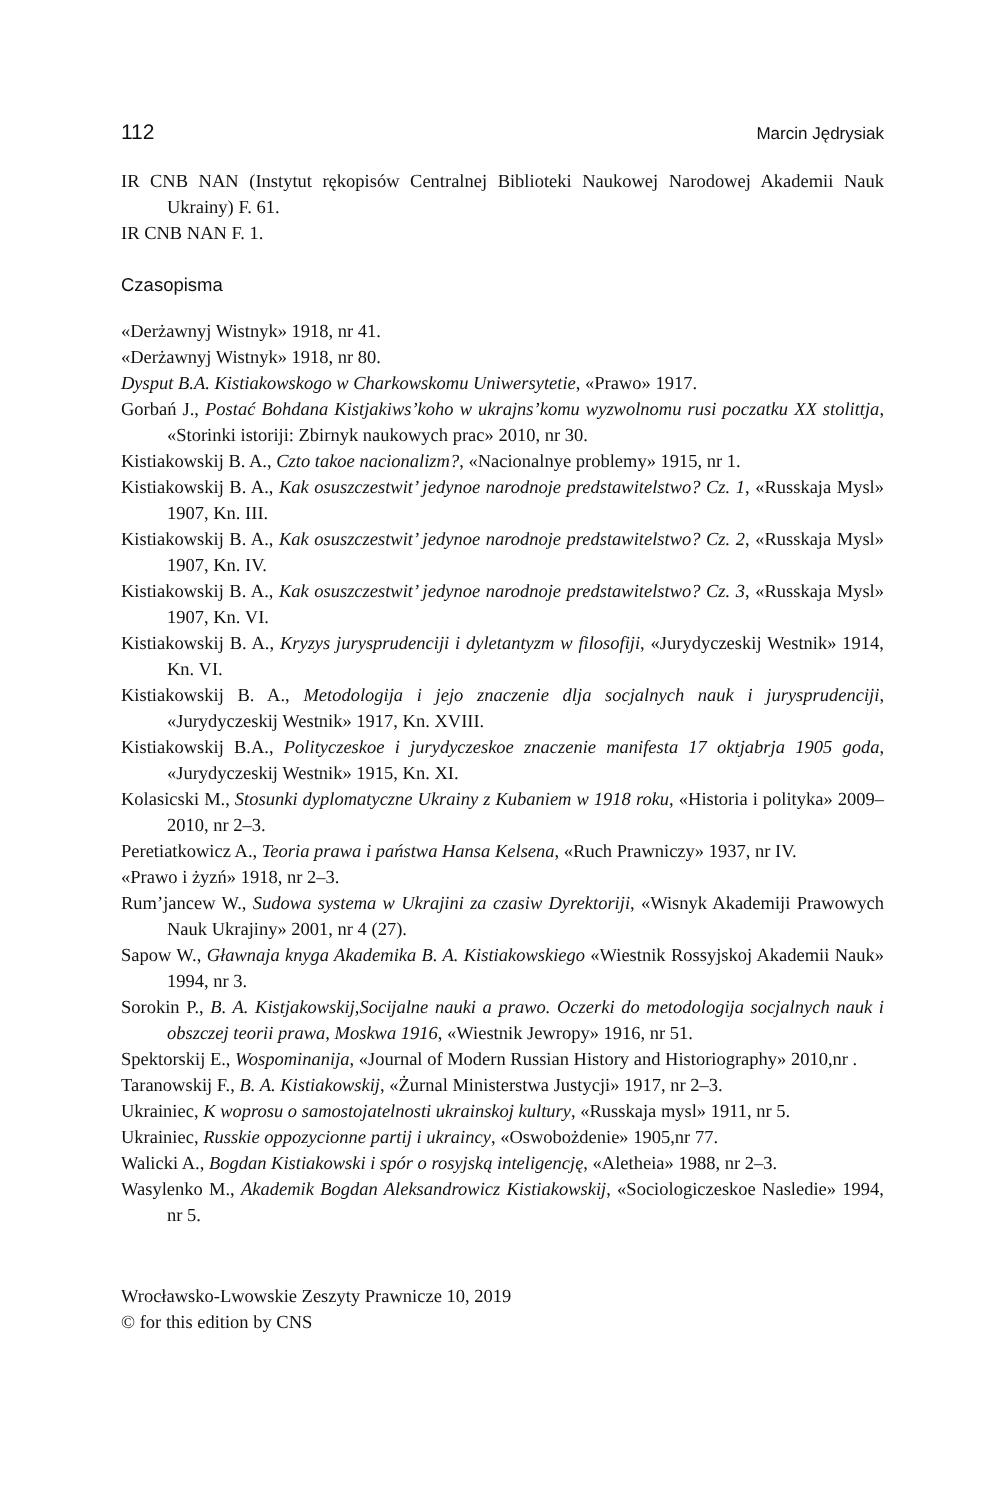112 Marcin Jędrysiak
IR CNB NAN (Instytut rękopisów Centralnej Biblioteki Naukowej Narodowej Akademii Nauk Ukrainy) F. 61.
IR CNB NAN F. 1.
Czasopisma
«Derżawnyj Wistnyk» 1918, nr 41.
«Derżawnyj Wistnyk» 1918, nr 80.
Dysput B.A. Kistiakowskogo w Charkowskomu Uniwersytetie, «Prawo» 1917.
Gorbań J., Postać Bohdana Kistjakiws’koho w ukrajns’komu wyzwolnomu rusi poczatku XX stolittja, «Storinki istoriji: Zbirnyk naukowych prac» 2010, nr 30.
Kistiakowskij B. A., Czto takoe nacionalizm?, «Nacionalnye problemy» 1915, nr 1.
Kistiakowskij B. A., Kak osuszczestwit’ jedynoe narodnoje predstawitelstwo? Cz. 1, «Russkaja Mysl» 1907, Kn. III.
Kistiakowskij B. A., Kak osuszczestwit’ jedynoe narodnoje predstawitelstwo? Cz. 2, «Russkaja Mysl» 1907, Kn. IV.
Kistiakowskij B. A., Kak osuszczestwit’ jedynoe narodnoje predstawitelstwo? Cz. 3, «Russkaja Mysl» 1907, Kn. VI.
Kistiakowskij B. A., Kryzys jurysprudenciji i dyletantyzm w filosofiji, «Jurydyczeskij Westnik» 1914, Kn. VI.
Kistiakowskij B. A., Metodologija i jejo znaczenie dlja socjalnych nauk i jurysprudenciji, «Jurydyczeskij Westnik» 1917, Kn. XVIII.
Kistiakowskij B.A., Polityczeskoe i jurydyczeskoe znaczenie manifesta 17 oktjabrja 1905 goda, «Jurydyczeskij Westnik» 1915, Kn. XI.
Kolasicski M., Stosunki dyplomatyczne Ukrainy z Kubaniem w 1918 roku, «Historia i polityka» 2009–2010, nr 2–3.
Peretiatkowicz A., Teoria prawa i państwa Hansa Kelsena, «Ruch Prawniczy» 1937, nr IV.
«Prawo i żyzń» 1918, nr 2–3.
Rum’jancew W., Sudowa systema w Ukrajini za czasiw Dyrektoriji, «Wisnyk Akademiji Prawowych Nauk Ukrajiny» 2001, nr 4 (27).
Sapow W., Gławnaja knyga Akademika B. A. Kistiakowskiego «Wiestnik Rossyjskoj Akademii Nauk» 1994, nr 3.
Sorokin P., B. A. Kistjakowskij,Socijalne nauki a prawo. Oczerki do metodologija socjalnych nauk i obszczej teorii prawa, Moskwa 1916, «Wiestnik Jewropy» 1916, nr 51.
Spektorskij E., Wospominanija, «Journal of Modern Russian History and Historiography» 2010,nr .
Taranowskij F., B. A. Kistiakowskij, «Żurnal Ministerstwa Justycji» 1917, nr 2–3.
Ukrainiec, K woprosu o samostojatelnosti ukrainskoj kultury, «Russkaja mysl» 1911, nr 5.
Ukrainiec, Russkie oppozycionne partij i ukraincy, «Oswobożdenie» 1905,nr 77.
Walicki A., Bogdan Kistiakowski i spór o rosyjską inteligencję, «Aletheia» 1988, nr 2–3.
Wasylenko M., Akademik Bogdan Aleksandrowicz Kistiakowskij, «Sociologiczeskoe Nasledie» 1994, nr 5.
Wrocławsko-Lwowskie Zeszyty Prawnicze 10, 2019
© for this edition by CNS